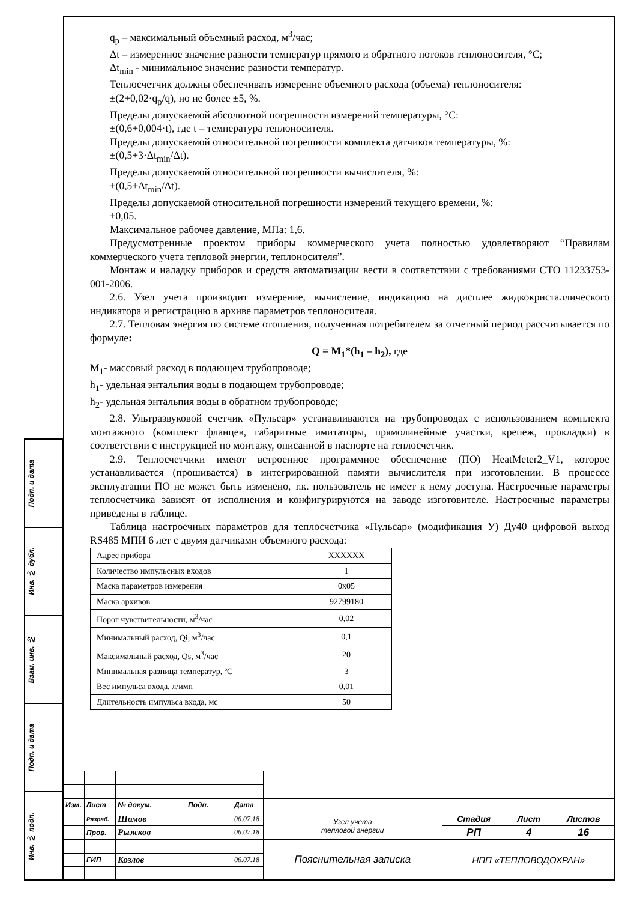Подп. и дата
Инв. № дубл.
Взам. инв. №
Подп. и дата
Инв. № подп.
q<sub>p</sub> – максимальный объемный расход, м<sup>3</sup>/час;
Δt – измеренное значение разности температур прямого и обратного потоков теплоносителя, °С;
Δt<sub>min</sub> - минимальное значение разности температур.
Теплосчетчик должны обеспечивать измерение объемного расхода (объема) теплоносителя:
±(2+0,02·q<sub>p</sub>/q), но не более ±5, %.
Пределы допускаемой абсолютной погрешности измерений температуры, °С:
±(0,6+0,004·t), где t – температура теплоносителя.
Пределы допускаемой относительной погрешности комплекта датчиков температуры, %:
±(0,5+3·Δt<sub>min</sub>/Δt).
Пределы допускаемой относительной погрешности вычислителя, %:
±(0,5+Δt<sub>min</sub>/Δt).
Пределы допускаемой относительной погрешности измерений текущего времени, %:
±0,05.
Максимальное рабочее давление, МПа: 1,6.
Предусмотренные проектом приборы коммерческого учета полностью удовлетворяют “Правилам коммерческого учета тепловой энергии, теплоносителя”.
Монтаж и наладку приборов и средств автоматизации вести в соответствии с требованиями СТО 11233753-001-2006.
2.6. Узел учета производит измерение, вычисление, индикацию на дисплее жидкокристаллического индикатора и регистрацию в архиве параметров теплоносителя.
2.7. Тепловая энергия по системе отопления, полученная потребителем за отчетный период рассчитывается по формуле:
Q = M<sub>1</sub>*(h<sub>1</sub> – h<sub>2</sub>), где
M<sub>1</sub>- массовый расход в подающем трубопроводе;
h<sub>1</sub>- удельная энтальпия воды в подающем трубопроводе;
h<sub>2</sub>- удельная энтальпия воды в обратном трубопроводе;
2.8. Ультразвуковой счетчик «Пульсар» устанавливаются на трубопроводах с использованием комплекта монтажного (комплект фланцев, габаритные имитаторы, прямолинейные участки, крепеж, прокладки) в соответствии с инструкцией по монтажу, описанной в паспорте на теплосчетчик.
2.9. Теплосчетчики имеют встроенное программное обеспечение (ПО) HeatMeter2_V1, которое устанавливается (прошивается) в интегрированной памяти вычислителя при изготовлении. В процессе эксплуатации ПО не может быть изменено, т.к. пользователь не имеет к нему доступа. Настроечные параметры теплосчетчика зависят от исполнения и конфигурируются на заводе изготовителе. Настроечные параметры приведены в таблице.
Таблица настроечных параметров для теплосчетчика «Пульсар» (модификация У) Ду40 цифровой выход RS485 МПИ 6 лет с двумя датчиками объемного расхода:
| Адрес прибора | XXXXXX |
| Количество импульсных входов | 1 |
| Маска параметров измерения | 0x05 |
| Маска архивов | 92799180 |
| Порог чувствительности, м<sup>3</sup>/час | 0,02 |
| Минимальный расход, Qi, м<sup>3</sup>/час | 0,1 |
| Максимальный расход, Qs, м<sup>3</sup>/час | 20 |
| Минимальная разница температур, ºС | 3 |
| Вес импульса входа, л/имп | 0,01 |
| Длительность импульса входа, мс | 50 |
| Изм. | Лист | № докум. | Подп. | Дата | | | | |
| | Разраб. | Шомов | | 06.07.18 | Узел учета тепловой энергии | Стадия | Лист | Листов |
| | Пров. | Рыжков | | 06.07.18 | | РП | 4 | 16 |
| | | | | | Пояснительная записка | НПП «ТЕПЛОВОДОХРАН» | | |
| | ГИП | Козлов | | 06.07.18 | | | | |